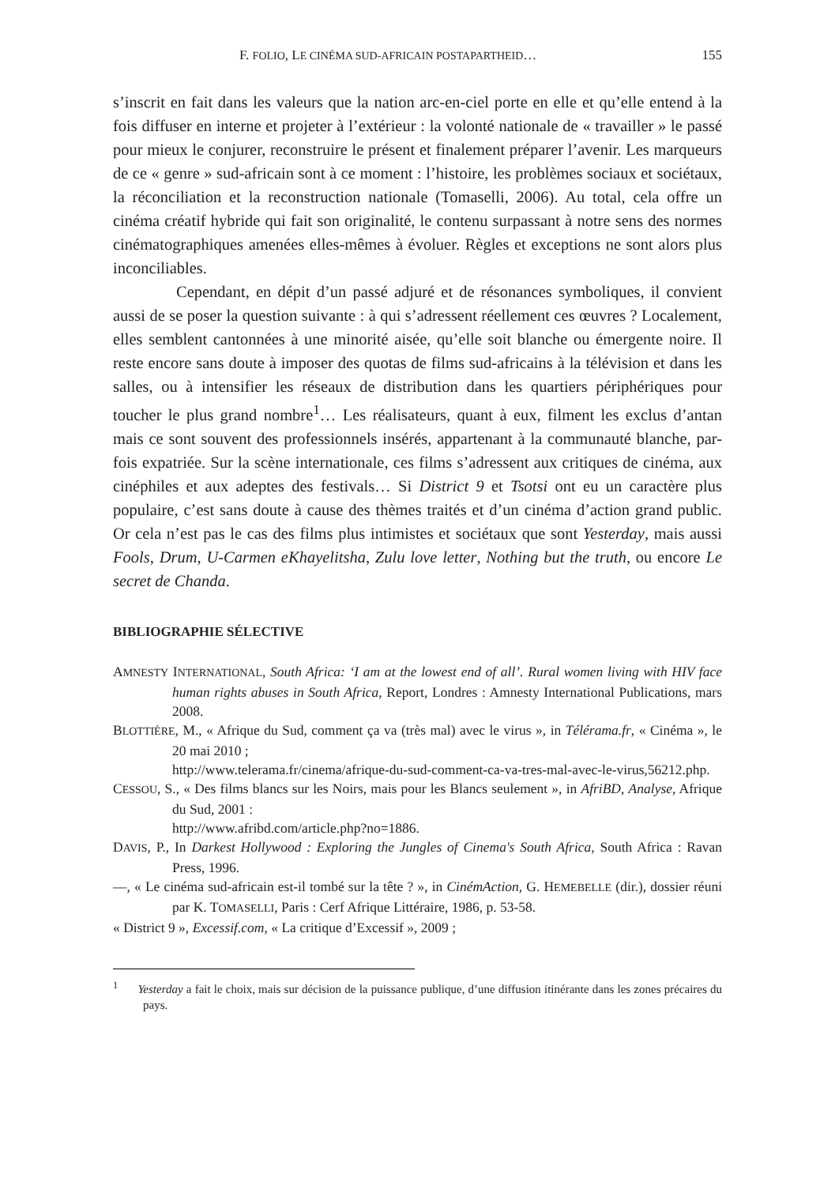F. FOLIO, LE CINÉMA SUD-AFRICAIN POSTAPARTHEID… 155
s’inscrit en fait dans les valeurs que la nation arc-en-ciel porte en elle et qu’elle entend à la fois diffuser en interne et projeter à l’extérieur : la volonté nationale de « travailler » le passé pour mieux le conjurer, reconstruire le présent et finalement préparer l’avenir. Les marqueurs de ce « genre » sud-africain sont à ce moment : l’histoire, les problèmes sociaux et sociétaux, la réconciliation et la reconstruction nationale (Tomaselli, 2006). Au total, cela offre un cinéma créatif hybride qui fait son originalité, le contenu surpassant à notre sens des normes cinématographiques amenées elles-mêmes à évoluer. Règles et exceptions ne sont alors plus inconciliables.
Cependant, en dépit d’un passé adjuré et de résonances symboliques, il convient aussi de se poser la question suivante : à qui s’adressent réellement ces œuvres ? Localement, elles semblent cantonnées à une minorité aisée, qu’elle soit blanche ou émergente noire. Il reste encore sans doute à imposer des quotas de films sud-africains à la télévision et dans les salles, ou à intensifier les réseaux de distribution dans les quartiers périphériques pour toucher le plus grand nombre<sup>1</sup>… Les réalisateurs, quant à eux, filment les exclus d’antan mais ce sont souvent des professionnels insérés, appartenant à la communauté blanche, par-fois expatriée. Sur la scène internationale, ces films s’adressent aux critiques de cinéma, aux cinéphiles et aux adeptes des festivals… Si District 9 et Tsotsi ont eu un caractère plus populaire, c’est sans doute à cause des thèmes traités et d’un cinéma d’action grand public. Or cela n’est pas le cas des films plus intimistes et sociétaux que sont Yesterday, mais aussi Fools, Drum, U-Carmen eKhayelitsha, Zulu love letter, Nothing but the truth, ou encore Le secret de Chanda.
BIBLIOGRAPHIE SÉLECTIVE
AMNESTY INTERNATIONAL, South Africa: ‘I am at the lowest end of all’. Rural women living with HIV face human rights abuses in South Africa, Report, Londres : Amnesty International Publications, mars 2008.
BLOTTIÈRE, M., « Afrique du Sud, comment ça va (très mal) avec le virus », in Télérama.fr, « Cinéma », le 20 mai 2010 ;
http://www.telerama.fr/cinema/afrique-du-sud-comment-ca-va-tres-mal-avec-le-virus,56212.php.
CESSOU, S., « Des films blancs sur les Noirs, mais pour les Blancs seulement », in AfriBD, Analyse, Afrique du Sud, 2001 :
http://www.afribd.com/article.php?no=1886.
DAVIS, P., In Darkest Hollywood : Exploring the Jungles of Cinema's South Africa, South Africa : Ravan Press, 1996.
—, « Le cinéma sud-africain est-il tombé sur la tête ? », in CinémAction, G. HEMEBELLE (dir.), dossier réuni par K. TOMASELLI, Paris : Cerf Afrique Littéraire, 1986, p. 53-58.
« District 9 », Excessif.com, « La critique d’Excessif », 2009 ;
<sup>1</sup> Yesterday a fait le choix, mais sur décision de la puissance publique, d’une diffusion itinérante dans les zones précaires du pays.